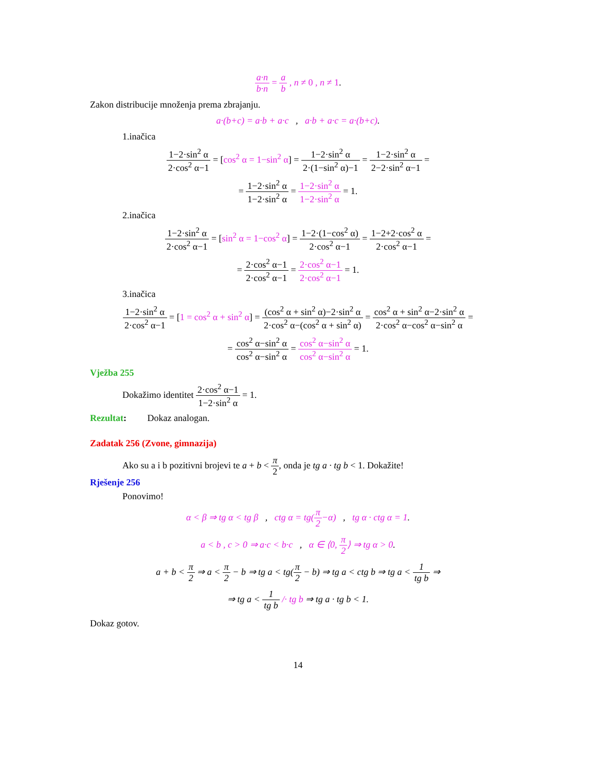a·n b·n = a b , n ≠ 0 , n ≠ 1.
Zakon distribucije množenja prema zbrajanju.
a·(b+c) = a·b + a·c , a·b + a·c = a·(b+c).
1.inačica
1−2·sin<sup>2</sup> α 2·cos<sup>2</sup> α−1 = [cos<sup>2</sup> α = 1−sin<sup>2</sup> α] = 1−2·sin<sup>2</sup> α 2·(1−sin<sup>2</sup> α)−1 = 1−2·sin<sup>2</sup> α 2−2·sin<sup>2</sup> α−1 =
= 1−2·sin<sup>2</sup> α 1−2·sin<sup>2</sup> α = 1−2·sin<sup>2</sup> α 1−2·sin<sup>2</sup> α = 1.
2.inačica
1−2·sin<sup>2</sup> α 2·cos<sup>2</sup> α−1 = [sin<sup>2</sup> α = 1−cos<sup>2</sup> α] = 1−2·(1−cos<sup>2</sup> α) 2·cos<sup>2</sup> α−1 = 1−2+2·cos<sup>2</sup> α 2·cos<sup>2</sup> α−1 =
= 2·cos<sup>2</sup> α−1 2·cos<sup>2</sup> α−1 = 2·cos<sup>2</sup> α−1 2·cos<sup>2</sup> α−1 = 1.
3.inačica
1−2·sin<sup>2</sup> α 2·cos<sup>2</sup> α−1 = [1 = cos<sup>2</sup> α + sin<sup>2</sup> α] = (cos<sup>2</sup> α + sin<sup>2</sup> α)−2·sin<sup>2</sup> α 2·cos<sup>2</sup> α−(cos<sup>2</sup> α + sin<sup>2</sup> α) = cos<sup>2</sup> α + sin<sup>2</sup> α−2·sin<sup>2</sup> α 2·cos<sup>2</sup> α−cos<sup>2</sup> α−sin<sup>2</sup> α =
= cos<sup>2</sup> α−sin<sup>2</sup> α cos<sup>2</sup> α−sin<sup>2</sup> α = cos<sup>2</sup> α−sin<sup>2</sup> α cos<sup>2</sup> α−sin<sup>2</sup> α = 1.
Vježba 255
Dokažimo identitet 2·cos<sup>2</sup> α−1 1−2·sin<sup>2</sup> α = 1.
Rezultat: Dokaz analogan.
Zadatak 256 (Zvone, gimnazija)
Ako su a i b pozitivni brojevi te a + b < π 2, onda je tg a · tg b < 1. Dokažite!
Rješenje 256
Ponovimo!
α < β ⇒ tg α < tg β , ctg α = tg(π 2−α) , tg α · ctg α = 1.
a < b , c > 0 ⇒ a·c < b·c , α ∈ ⟨0, π 2⟩ ⇒ tg α > 0.
a + b < π 2 ⇒ a < π 2 − b ⇒ tg a < tg(π 2 − b) ⇒ tg a < ctg b ⇒ tg a < 1 tg b ⇒
⇒ tg a < 1 tg b /· tg b ⇒ tg a · tg b < 1.
Dokaz gotov.
14